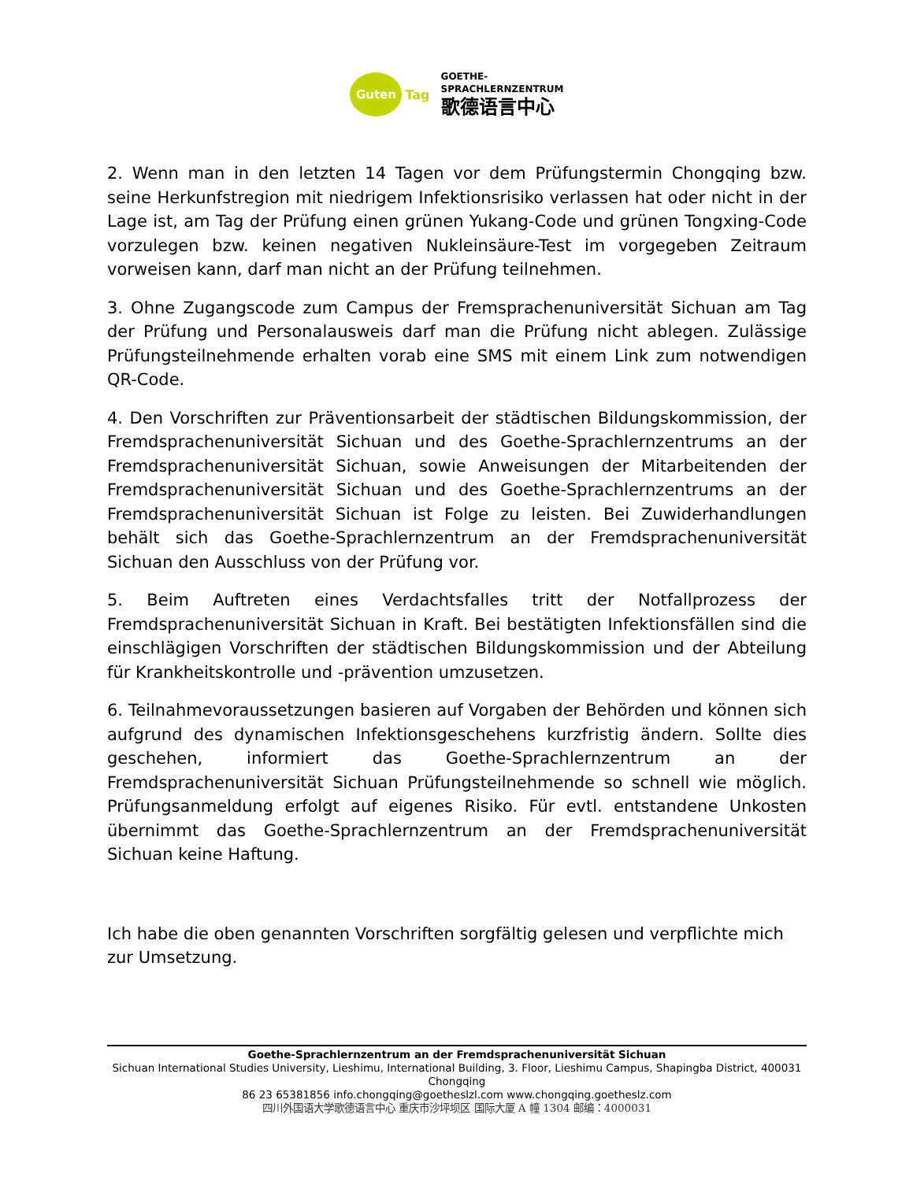Guten
Tag
GOETHE-
SPRACHLERNZENTRUM
歌德语言中心
2. Wenn man in den letzten 14 Tagen vor dem Prüfungstermin Chongqing bzw. seine Herkunfstregion mit niedrigem Infektionsrisiko verlassen hat oder nicht in der Lage ist, am Tag der Prüfung einen grünen Yukang-Code und grünen Tongxing-Code vorzulegen bzw. keinen negativen Nukleinsäure-Test im vorgegeben Zeitraum vorweisen kann, darf man nicht an der Prüfung teilnehmen.
3. Ohne Zugangscode zum Campus der Fremsprachenuniversität Sichuan am Tag der Prüfung und Personalausweis darf man die Prüfung nicht ablegen. Zulässige Prüfungsteilnehmende erhalten vorab eine SMS mit einem Link zum notwendigen QR-Code.
4. Den Vorschriften zur Präventionsarbeit der städtischen Bildungskommission, der Fremdsprachenuniversität Sichuan und des Goethe-Sprachlernzentrums an der Fremdsprachenuniversität Sichuan, sowie Anweisungen der Mitarbeitenden der Fremdsprachenuniversität Sichuan und des Goethe-Sprachlernzentrums an der Fremdsprachenuniversität Sichuan ist Folge zu leisten. Bei Zuwiderhandlungen behält sich das Goethe-Sprachlernzentrum an der Fremdsprachenuniversität Sichuan den Ausschluss von der Prüfung vor.
5. Beim Auftreten eines Verdachtsfalles tritt der Notfallprozess der Fremdsprachenuniversität Sichuan in Kraft. Bei bestätigten Infektionsfällen sind die einschlägigen Vorschriften der städtischen Bildungskommission und der Abteilung für Krankheitskontrolle und -prävention umzusetzen.
6. Teilnahmevoraussetzungen basieren auf Vorgaben der Behörden und können sich aufgrund des dynamischen Infektionsgeschehens kurzfristig ändern. Sollte dies geschehen, informiert das Goethe-Sprachlernzentrum an der Fremdsprachenuniversität Sichuan Prüfungsteilnehmende so schnell wie möglich. Prüfungsanmeldung erfolgt auf eigenes Risiko. Für evtl. entstandene Unkosten übernimmt das Goethe-Sprachlernzentrum an der Fremdsprachenuniversität Sichuan keine Haftung.
Ich habe die oben genannten Vorschriften sorgfältig gelesen und verpflichte mich zur Umsetzung.
Goethe-Sprachlernzentrum an der Fremdsprachenuniversität Sichuan
Sichuan International Studies University, Lieshimu, International Building, 3. Floor, Lieshimu Campus, Shapingba District, 400031 Chongqing
86 23 65381856 info.chongqing@goetheslzl.com www.chongqing.goetheslz.com
四川外国语大学歌德语言中心 重庆市沙坪坝区 国际大厦 A 幢 1304 邮编：4000031